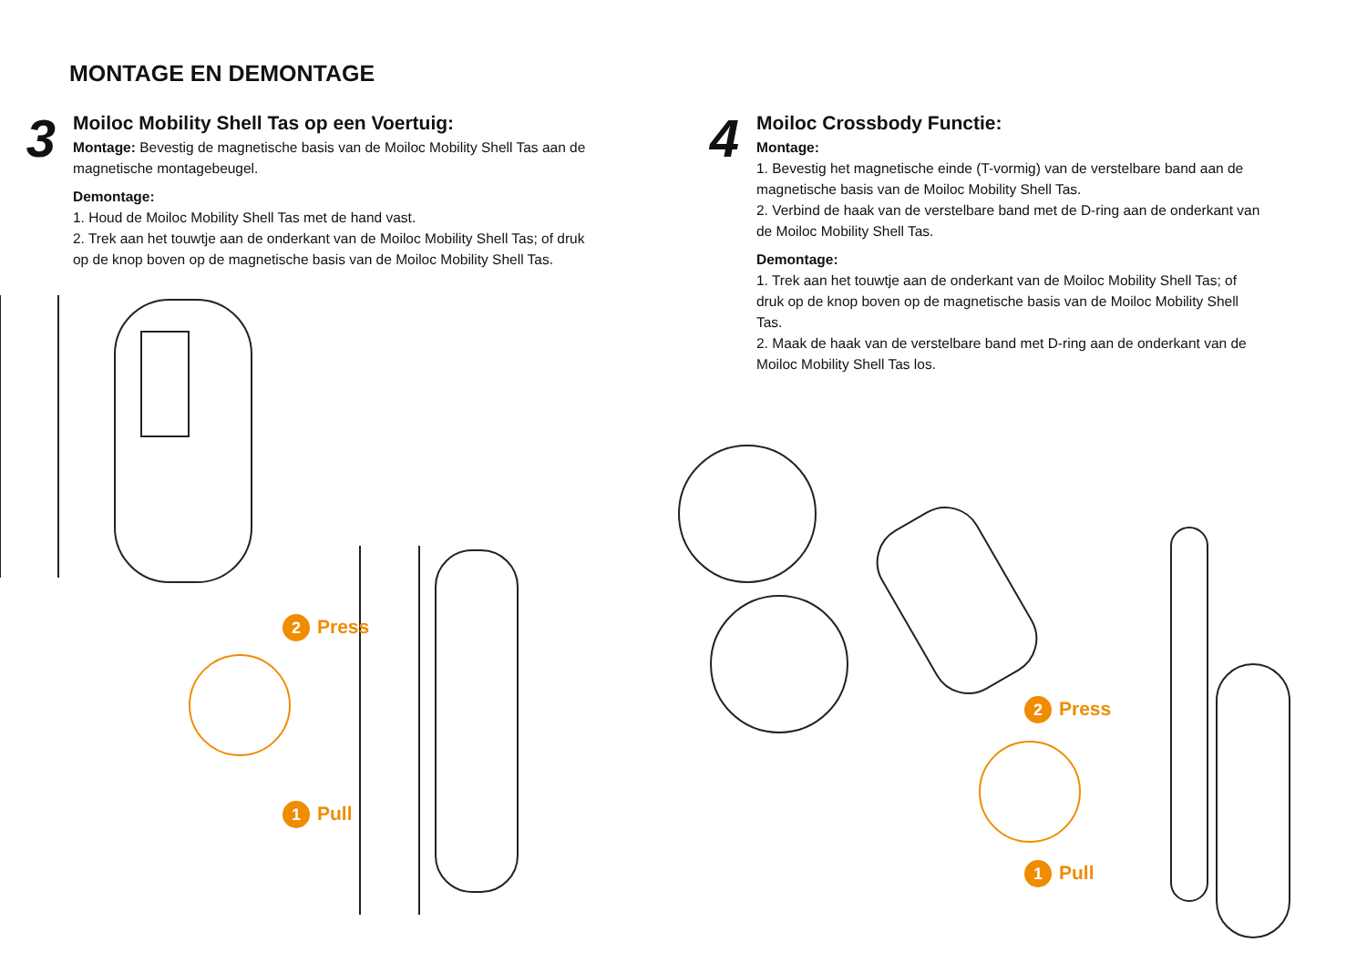MONTAGE EN DEMONTAGE
3
Moiloc Mobility Shell Tas op een Voertuig:
Montage: Bevestig de magnetische basis van de Moiloc Mobility Shell Tas aan de magnetische montagebeugel.
Demontage:
1. Houd de Moiloc Mobility Shell Tas met de hand vast.
2. Trek aan het touwtje aan de onderkant van de Moiloc Mobility Shell Tas; of druk op de knop boven op de magnetische basis van de Moiloc Mobility Shell Tas.
2 Press
1 Pull
4
Moiloc Crossbody Functie:
Montage:
1. Bevestig het magnetische einde (T-vormig) van de verstelbare band aan de magnetische basis van de Moiloc Mobility Shell Tas.
2. Verbind de haak van de verstelbare band met de D-ring aan de onderkant van de Moiloc Mobility Shell Tas.
Demontage:
1. Trek aan het touwtje aan de onderkant van de Moiloc Mobility Shell Tas; of druk op de knop boven op de magnetische basis van de Moiloc Mobility Shell Tas.
2. Maak de haak van de verstelbare band met D-ring aan de onderkant van de Moiloc Mobility Shell Tas los.
2 Press
1 Pull